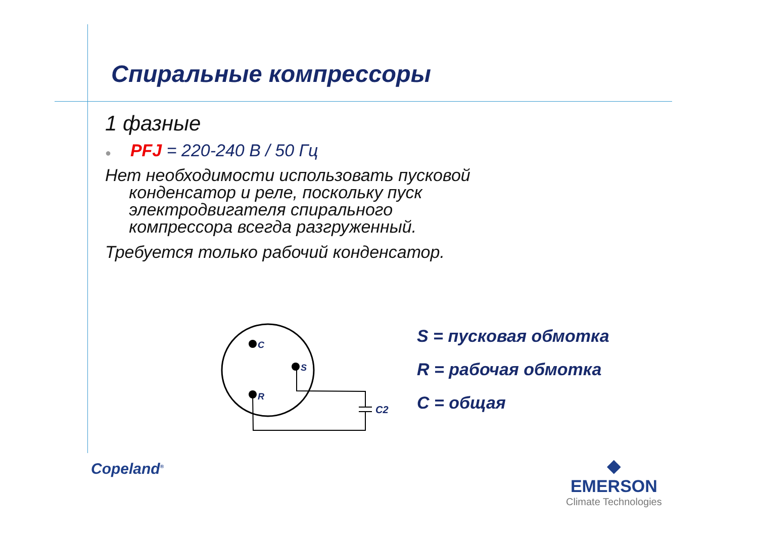Спиральные компрессоры
1 фазные
● PFJ = 220-240 В / 50 Гц
Нет необходимости использовать пусковой
конденсатор и реле, поскольку пуск
электродвигателя спирального
компрессора всегда разгруженный.
Требуется только рабочий конденсатор.
C
S
R
C2
S = пусковая обмотка
R = рабочая обмотка
C = общая
Copeland<sup>®</sup>
◆
EMERSON
Climate Technologies